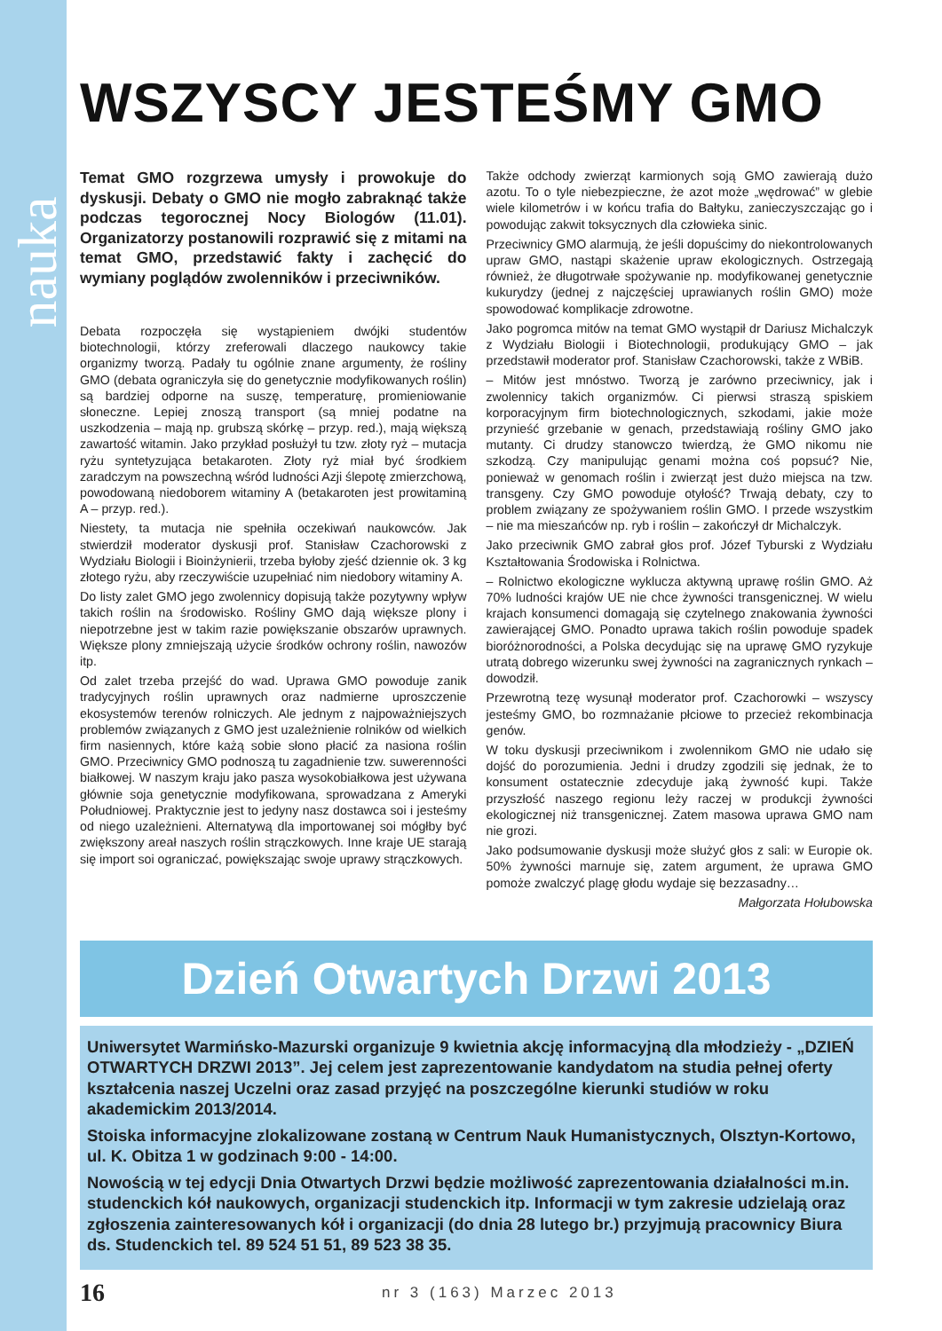nauka
WSZYSCY JESTEŚMY GMO
Temat GMO rozgrzewa umysły i prowokuje do dyskusji. Debaty o GMO nie mogło zabraknąć także podczas tegorocznej Nocy Biologów (11.01). Organizatorzy postanowili rozprawić się z mitami na temat GMO, przedstawić fakty i zachęcić do wymiany poglądów zwolenników i przeciwników.
Debata rozpoczęła się wystąpieniem dwójki studentów biotechnologii, którzy zreferowali dlaczego naukowcy takie organizmy tworzą. Padały tu ogólnie znane argumenty, że rośliny GMO (debata ograniczyła się do genetycznie modyfikowanych roślin) są bardziej odporne na suszę, temperaturę, promieniowanie słoneczne. Lepiej znoszą transport (są mniej podatne na uszkodzenia – mają np. grubszą skórkę – przyp. red.), mają większą zawartość witamin. Jako przykład posłużył tu tzw. złoty ryż – mutacja ryżu syntetyzująca betakaroten. Złoty ryż miał być środkiem zaradczym na powszechną wśród ludności Azji ślepotę zmierzchową, powodowaną niedoborem witaminy A (betakaroten jest prowitaminą A – przyp. red.).
Niestety, ta mutacja nie spełniła oczekiwań naukowców. Jak stwierdził moderator dyskusji prof. Stanisław Czachorowski z Wydziału Biologii i Bioinżynierii, trzeba byłoby zjeść dziennie ok. 3 kg złotego ryżu, aby rzeczywiście uzupełniać nim niedobory witaminy A.
Do listy zalet GMO jego zwolennicy dopisują także pozytywny wpływ takich roślin na środowisko. Rośliny GMO dają większe plony i niepotrzebne jest w takim razie powiększanie obszarów uprawnych. Większe plony zmniejszają użycie środków ochrony roślin, nawozów itp.
Od zalet trzeba przejść do wad. Uprawa GMO powoduje zanik tradycyjnych roślin uprawnych oraz nadmierne uproszczenie ekosystemów terenów rolniczych. Ale jednym z najpoważniejszych problemów związanych z GMO jest uzależnienie rolników od wielkich firm nasiennych, które każą sobie słono płacić za nasiona roślin GMO. Przeciwnicy GMO podnoszą tu zagadnienie tzw. suwerenności białkowej. W naszym kraju jako pasza wysokobiałkowa jest używana głównie soja genetycznie modyfikowana, sprowadzana z Ameryki Południowej. Praktycznie jest to jedyny nasz dostawca soi i jesteśmy od niego uzależnieni. Alternatywą dla importowanej soi mógłby być zwiększony areał naszych roślin strączkowych. Inne kraje UE starają się import soi ograniczać, powiększając swoje uprawy strączkowych.
Także odchody zwierząt karmionych soją GMO zawierają dużo azotu. To o tyle niebezpieczne, że azot może „wędrować” w glebie wiele kilometrów i w końcu trafia do Bałtyku, zanieczyszczając go i powodując zakwit toksycznych dla człowieka sinic.
Przeciwnicy GMO alarmują, że jeśli dopuścimy do niekontrolowanych upraw GMO, nastąpi skażenie upraw ekologicznych. Ostrzegają również, że długotrwałe spożywanie np. modyfikowanej genetycznie kukurydzy (jednej z najczęściej uprawianych roślin GMO) może spowodować komplikacje zdrowotne.
Jako pogromca mitów na temat GMO wystąpił dr Dariusz Michalczyk z Wydziału Biologii i Biotechnologii, produkujący GMO – jak przedstawił moderator prof. Stanisław Czachorowski, także z WBiB.
– Mitów jest mnóstwo. Tworzą je zarówno przeciwnicy, jak i zwolennicy takich organizmów. Ci pierwsi straszą spiskiem korporacyjnym firm biotechnologicznych, szkodami, jakie może przynieść grzebanie w genach, przedstawiają rośliny GMO jako mutanty. Ci drudzy stanowczo twierdzą, że GMO nikomu nie szkodzą. Czy manipulując genami można coś popsuć? Nie, ponieważ w genomach roślin i zwierząt jest dużo miejsca na tzw. transgeny. Czy GMO powoduje otyłość? Trwają debaty, czy to problem związany ze spożywaniem roślin GMO. I przede wszystkim – nie ma mieszańców np. ryb i roślin – zakończył dr Michalczyk.
Jako przeciwnik GMO zabrał głos prof. Józef Tyburski z Wydziału Kształtowania Środowiska i Rolnictwa.
– Rolnictwo ekologiczne wyklucza aktywną uprawę roślin GMO. Aż 70% ludności krajów UE nie chce żywności transgenicznej. W wielu krajach konsumenci domagają się czytelnego znakowania żywności zawierającej GMO. Ponadto uprawa takich roślin powoduje spadek bioróżnorodności, a Polska decydując się na uprawę GMO ryzykuje utratą dobrego wizerunku swej żywności na zagranicznych rynkach – dowodził.
Przewrotną tezę wysunął moderator prof. Czachorowki – wszyscy jesteśmy GMO, bo rozmnażanie płciowe to przecież rekombinacja genów.
W toku dyskusji przeciwnikom i zwolennikom GMO nie udało się dojść do porozumienia. Jedni i drudzy zgodzili się jednak, że to konsument ostatecznie zdecyduje jaką żywność kupi. Także przyszłość naszego regionu leży raczej w produkcji żywności ekologicznej niż transgenicznej. Zatem masowa uprawa GMO nam nie grozi.
Jako podsumowanie dyskusji może służyć głos z sali: w Europie ok. 50% żywności marnuje się, zatem argument, że uprawa GMO pomoże zwalczyć plagę głodu wydaje się bezzasadny…
Małgorzata Hołubowska
Dzień Otwartych Drzwi 2013
Uniwersytet Warmińsko-Mazurski organizuje 9 kwietnia akcję informacyjną dla młodzieży - „DZIEŃ OTWARTYCH DRZWI 2013”. Jej celem jest zaprezentowanie kandydatom na studia pełnej oferty kształcenia naszej Uczelni oraz zasad przyjęć na poszczególne kierunki studiów w roku akademickim 2013/2014.
Stoiska informacyjne zlokalizowane zostaną w Centrum Nauk Humanistycznych, Olsztyn-Kortowo, ul. K. Obitza 1 w godzinach 9:00 - 14:00.
Nowością w tej edycji Dnia Otwartych Drzwi będzie możliwość zaprezentowania działalności m.in. studenckich kół naukowych, organizacji studenckich itp. Informacji w tym zakresie udzielają oraz zgłoszenia zainteresowanych kół i organizacji (do dnia 28 lutego br.) przyjmują pracownicy Biura ds. Studenckich tel. 89 524 51 51, 89 523 38 35.
16
nr 3 (163) Marzec 2013